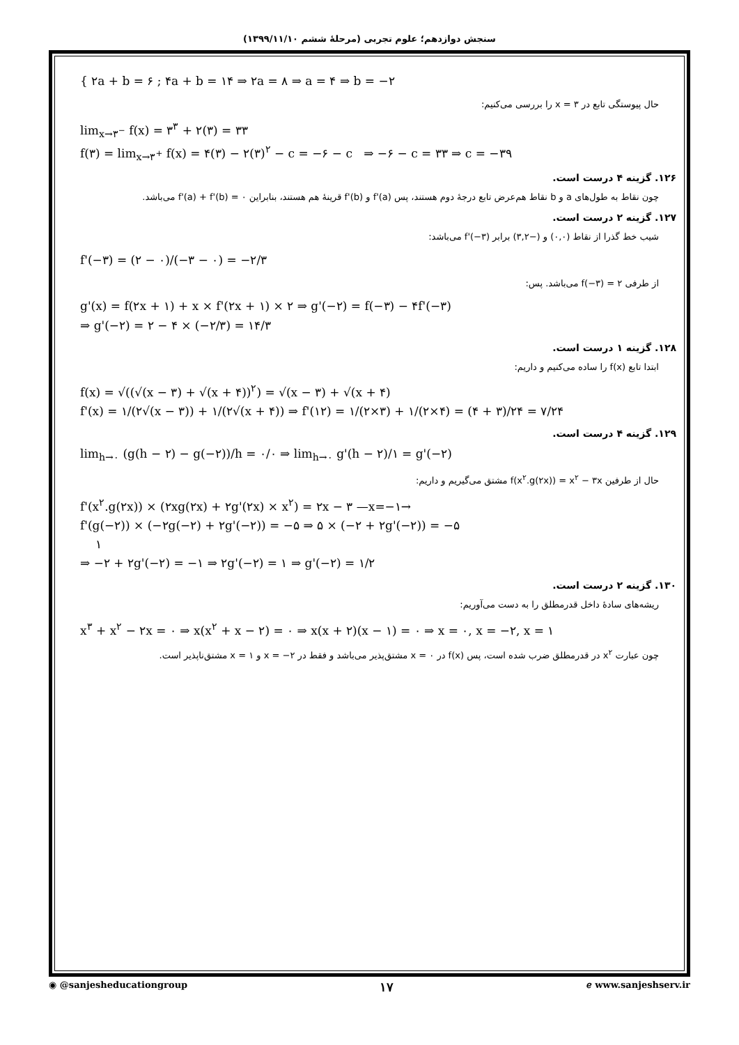سنجش دوازدهم؛ علوم تجربی (مرحلهٔ ششم ۱۳۹۹/۱۱/۱۰)
{ ۲a + b = ۶ ; ۴a + b = ۱۴ ⇒ ۲a = ۸ ⇒ a = ۴ ⇒ b = −۲
حال پیوستگی تابع در x = ۳ را بررسی می‌کنیم:
lim<sub>x→۳<sup>−</sup></sub> f(x) = ۳<sup>۳</sup> + ۲(۳) = ۳۳
f(۳) = lim<sub>x→۳<sup>+</sup></sub> f(x) = ۴(۳) − ۲(۳)<sup>۲</sup> − c = −۶ − c ⇒ −۶ − c = ۳۳ ⇒ c = −۳۹
۱۲۶. گزینه ۴ درست است.
چون نقاط به طول‌های a و b نقاط هم‌عرض تابع درجهٔ دوم هستند، پس f'(a) و f'(b) قرینهٔ هم هستند، بنابراین f'(a) + f'(b) = ۰ می‌باشد.
۱۲۷. گزینه ۲ درست است.
شیب خط گذرا از نقاط (۰,۰) و (−۳,۲) برابر f'(−۳) می‌باشد:
f'(−۳) = (۲ − ۰)/(−۳ − ۰) = −۲/۳
از طرفی f(−۳) = ۲ می‌باشد. پس:
g'(x) = f(۲x + ۱) + x × f'(۲x + ۱) × ۲ ⇒ g'(−۲) = f(−۳) − ۴f'(−۳)
⇒ g'(−۲) = ۲ − ۴ × (−۲/۳) = ۱۴/۳
۱۲۸. گزینه ۱ درست است.
ابتدا تابع f(x) را ساده می‌کنیم و داریم:
f(x) = √((√(x − ۳) + √(x + ۴))<sup>۲</sup>) = √(x − ۳) + √(x + ۴)
f'(x) = ۱/(۲√(x − ۳)) + ۱/(۲√(x + ۴)) ⇒ f'(۱۲) = ۱/(۲×۳) + ۱/(۲×۴) = (۴ + ۳)/۲۴ = ۷/۲۴
۱۲۹. گزینه ۴ درست است.
lim<sub>h→۰</sub> (g(h − ۲) − g(−۲))/h = ۰/۰ ⇒ lim<sub>h→۰</sub> g'(h − ۲)/۱ = g'(−۲)
حال از طرفین f(x<sup>۲</sup>.g(۲x)) = x<sup>۲</sup> − ۳x مشتق می‌گیریم و داریم:
f'(x<sup>۲</sup>.g(۲x)) × (۲xg(۲x) + ۲g'(۲x) × x<sup>۲</sup>) = ۲x − ۳ —x=−۱→
f'(g(−۲)) × (−۲g(−۲) + ۲g'(−۲)) = −۵ ⇒ ۵ × (−۲ + ۲g'(−۲)) = −۵
۱
⇒ −۲ + ۲g'(−۲) = −۱ ⇒ ۲g'(−۲) = ۱ ⇒ g'(−۲) = ۱/۲
۱۳۰. گزینه ۲ درست است.
ریشه‌های سادهٔ داخل قدرمطلق را به دست می‌آوریم:
x<sup>۳</sup> + x<sup>۲</sup> − ۲x = ۰ ⇒ x(x<sup>۲</sup> + x − ۲) = ۰ ⇒ x(x + ۲)(x − ۱) = ۰ ⇒ x = ۰, x = −۲, x = ۱
چون عبارت x<sup>۲</sup> در قدرمطلق ضرب شده است، پس f(x) در x = ۰ مشتق‌پذیر می‌باشد و فقط در x = −۲ و x = ۱ مشتق‌ناپذیر است.
◉ @sanjesheducationgroup ۱۷ ℯ www.sanjeshserv.ir